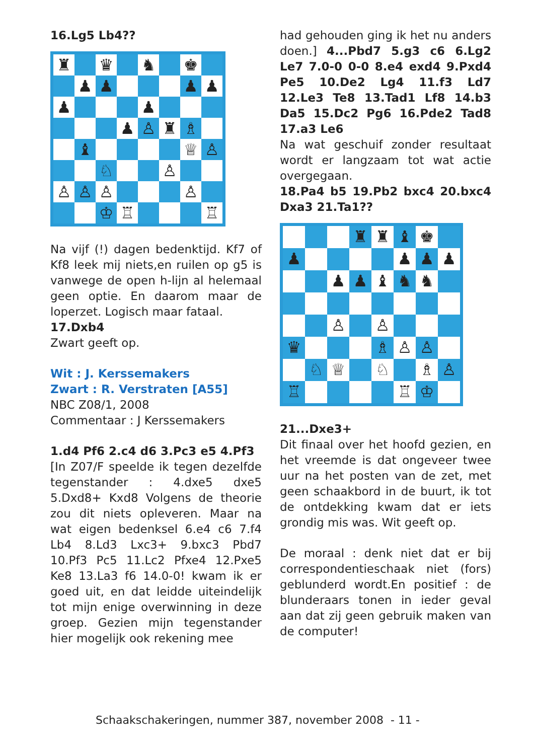16.Lg5 Lb4??
♜
♛
♞
♚
♟
♟
♟
♟
♟
♟
♟
♙
♜
♗
♝
♕
♙
♘
♙
♙
♙
♙
♙
♔
♖
♖
Na vijf (!) dagen bedenktijd. Kf7 of Kf8 leek mij niets,en ruilen op g5 is vanwege de open h-lijn al helemaal geen optie. En daarom maar de loperzet. Logisch maar fataal.
17.Dxb4
Zwart geeft op.
Wit : J. Kerssemakers
Zwart : R. Verstraten [A55]
NBC Z08/1, 2008
Commentaar : J Kerssemakers
1.d4 Pf6 2.c4 d6 3.Pc3 e5 4.Pf3
[In Z07/F speelde ik tegen dezelfde tegenstander : 4.dxe5 dxe5 5.Dxd8+ Kxd8 Volgens de theorie zou dit niets opleveren. Maar na wat eigen bedenksel 6.e4 c6 7.f4 Lb4 8.Ld3 Lxc3+ 9.bxc3 Pbd7 10.Pf3 Pc5 11.Lc2 Pfxe4 12.Pxe5 Ke8 13.La3 f6 14.0-0! kwam ik er goed uit, en dat leidde uiteindelijk tot mijn enige overwinning in deze groep. Gezien mijn tegenstander hier mogelijk ook rekening mee
had gehouden ging ik het nu anders doen.] 4...Pbd7 5.g3 c6 6.Lg2 Le7 7.0-0 0-0 8.e4 exd4 9.Pxd4 Pe5 10.De2 Lg4 11.f3 Ld7 12.Le3 Te8 13.Tad1 Lf8 14.b3 Da5 15.Dc2 Pg6 16.Pde2 Tad8 17.a3 Le6
Na wat geschuif zonder resultaat wordt er langzaam tot wat actie overgegaan.
18.Pa4 b5 19.Pb2 bxc4 20.bxc4 Dxa3 21.Ta1??
♜
♜
♝
♚
♟
♟
♟
♟
♟
♟
♝
♞
♞
♙
♙
♛
♗
♙
♙
♘
♕
♘
♗
♙
♖
♖
♔
21...Dxe3+
Dit finaal over het hoofd gezien, en het vreemde is dat ongeveer twee uur na het posten van de zet, met geen schaakbord in de buurt, ik tot de ontdekking kwam dat er iets grondig mis was. Wit geeft op.
De moraal : denk niet dat er bij correspondentieschaak niet (fors) geblunderd wordt.En positief : de blunderaars tonen in ieder geval aan dat zij geen gebruik maken van de computer!
Schaakschakeringen, nummer 387, november 2008 - 11 -